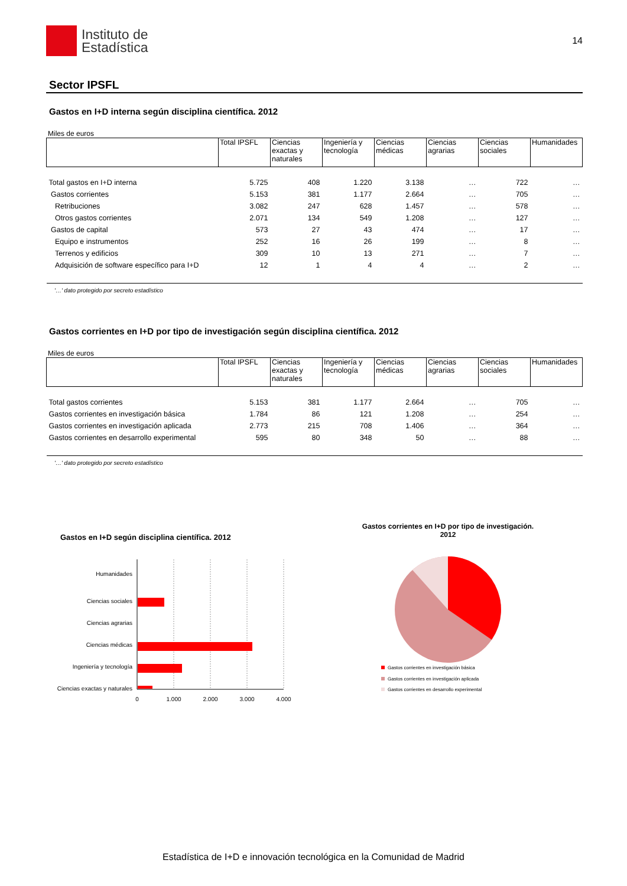Instituto de
Estadística
14
Sector IPSFL
Gastos en I+D interna según disciplina científica. 2012
Miles de euros
| | Total IPSFL | Ciencias exactas y naturales | Ingeniería y tecnología | Ciencias médicas | Ciencias agrarias | Ciencias sociales | Humanidades |
| --- | --- | --- | --- | --- | --- | --- | --- |
| Total gastos en I+D interna | 5.725 | 408 | 1.220 | 3.138 | … | 722 | … |
| Gastos corrientes | 5.153 | 381 | 1.177 | 2.664 | … | 705 | … |
| Retribuciones | 3.082 | 247 | 628 | 1.457 | … | 578 | … |
| Otros gastos corrientes | 2.071 | 134 | 549 | 1.208 | … | 127 | … |
| Gastos de capital | 573 | 27 | 43 | 474 | … | 17 | … |
| Equipo e instrumentos | 252 | 16 | 26 | 199 | … | 8 | … |
| Terrenos y edificios | 309 | 10 | 13 | 271 | … | 7 | … |
| Adquisición de software específico para I+D | 12 | 1 | 4 | 4 | … | 2 | … |
'…' dato protegido por secreto estadístico
Gastos corrientes en I+D por tipo de investigación según disciplina científica. 2012
Miles de euros
| | Total IPSFL | Ciencias exactas y naturales | Ingeniería y tecnología | Ciencias médicas | Ciencias agrarias | Ciencias sociales | Humanidades |
| --- | --- | --- | --- | --- | --- | --- | --- |
| Total gastos corrientes | 5.153 | 381 | 1.177 | 2.664 | … | 705 | … |
| Gastos corrientes en investigación básica | 1.784 | 86 | 121 | 1.208 | … | 254 | … |
| Gastos corrientes en investigación aplicada | 2.773 | 215 | 708 | 1.406 | … | 364 | … |
| Gastos corrientes en desarrollo experimental | 595 | 80 | 348 | 50 | … | 88 | … |
'…' dato protegido por secreto estadístico
Gastos en I+D según disciplina científica. 2012
Humanidades
Ciencias sociales
Ciencias agrarias
Ciencias médicas
Ingeniería y tecnología
Ciencias exactas y naturales
0
1.000
2.000
3.000
4.000
Gastos corrientes en I+D por tipo de investigación.
2012
Gastos corrientes en investigación básica
Gastos corrientes en investigación aplicada
Gastos corrientes en desarrollo experimental
Estadística de I+D e innovación tecnológica en la Comunidad de Madrid